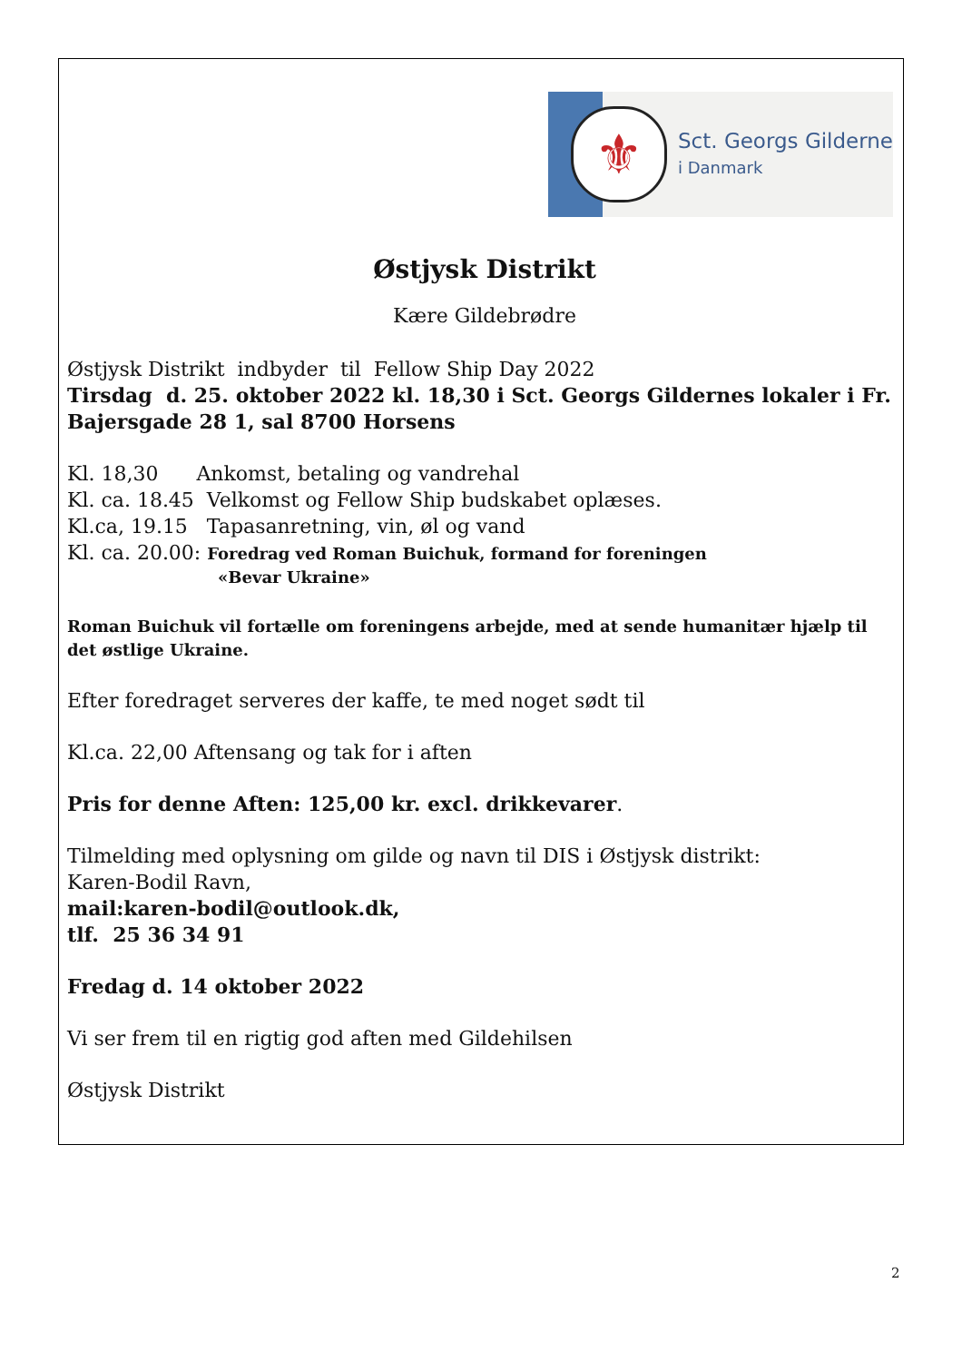⚜
Sct. Georgs Gilderne
i Danmark
Østjysk Distrikt
Kære Gildebrødre
Østjysk Distrikt indbyder til Fellow Ship Day 2022
Tirsdag d. 25. oktober 2022 kl. 18,30 i Sct. Georgs Gildernes lokaler i Fr. Bajersgade 28 1, sal 8700 Horsens
Kl. 18,30 Ankomst, betaling og vandrehal
Kl. ca. 18.45 Velkomst og Fellow Ship budskabet oplæses.
Kl.ca, 19.15 Tapasanretning, vin, øl og vand
Kl. ca. 20.00: Foredrag ved Roman Buichuk, formand for foreningen
«Bevar Ukraine»
Roman Buichuk vil fortælle om foreningens arbejde, med at sende humanitær hjælp til det østlige Ukraine.
Efter foredraget serveres der kaffe, te med noget sødt til
Kl.ca. 22,00 Aftensang og tak for i aften
Pris for denne Aften: 125,00 kr. excl. drikkevarer.
Tilmelding med oplysning om gilde og navn til DIS i Østjysk distrikt:
Karen-Bodil Ravn,
mail:karen-bodil@outlook.dk,
tlf. 25 36 34 91
Fredag d. 14 oktober 2022
Vi ser frem til en rigtig god aften med Gildehilsen
Østjysk Distrikt
2